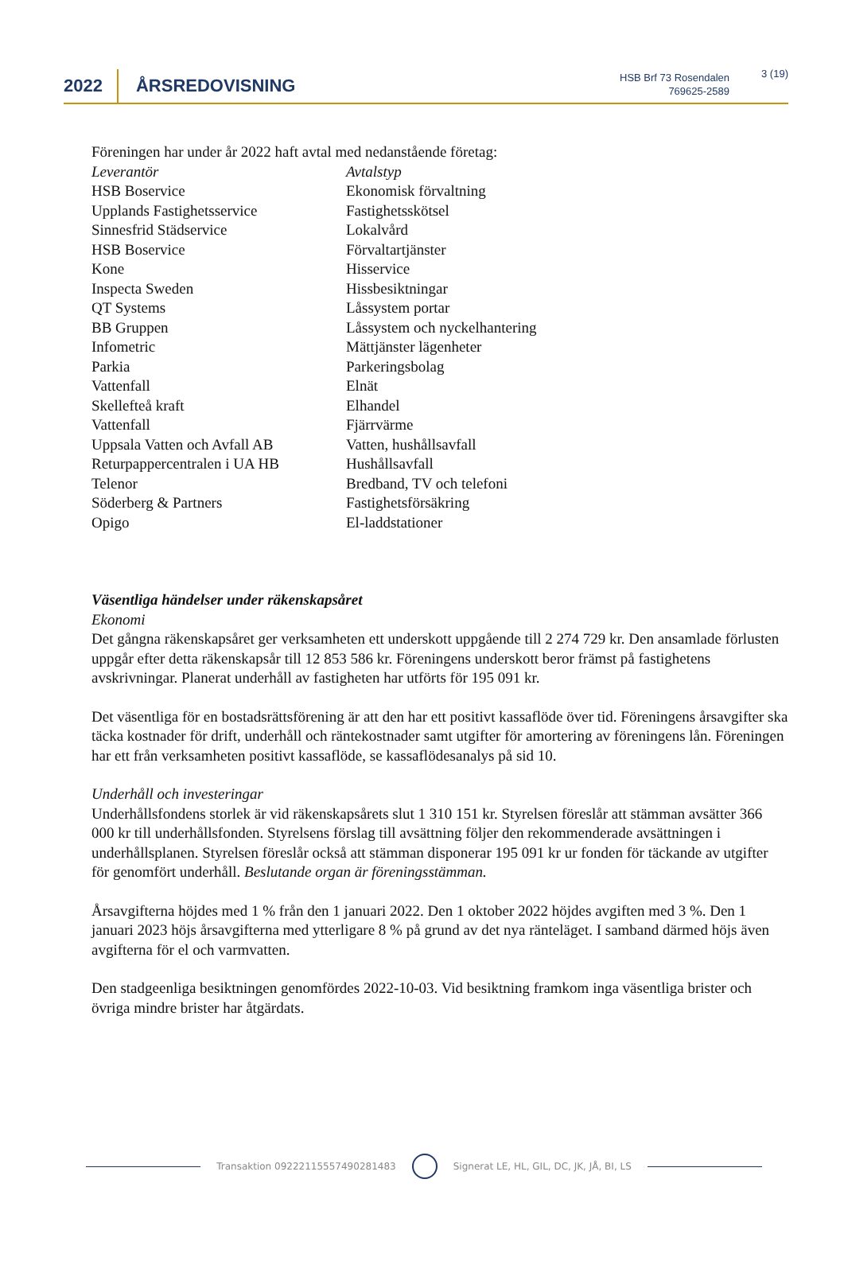2022
ÅRSREDOVISNING
HSB Brf 73 Rosendalen
769625-2589
3 (19)
Föreningen har under år 2022 haft avtal med nedanstående företag:
| Leverantör | Avtalstyp |
| HSB Boservice | Ekonomisk förvaltning |
| Upplands Fastighetsservice | Fastighetsskötsel |
| Sinnesfrid Städservice | Lokalvård |
| HSB Boservice | Förvaltartjänster |
| Kone | Hisservice |
| Inspecta Sweden | Hissbesiktningar |
| QT Systems | Låssystem portar |
| BB Gruppen | Låssystem och nyckelhantering |
| Infometric | Mättjänster lägenheter |
| Parkia | Parkeringsbolag |
| Vattenfall | Elnät |
| Skellefteå kraft | Elhandel |
| Vattenfall | Fjärrvärme |
| Uppsala Vatten och Avfall AB | Vatten, hushållsavfall |
| Returpappercentralen i UA HB | Hushållsavfall |
| Telenor | Bredband, TV och telefoni |
| Söderberg & Partners | Fastighetsförsäkring |
| Opigo | El-laddstationer |
Väsentliga händelser under räkenskapsåret
Ekonomi
Det gångna räkenskapsåret ger verksamheten ett underskott uppgående till 2 274 729 kr. Den ansamlade förlusten uppgår efter detta räkenskapsår till 12 853 586 kr. Föreningens underskott beror främst på fastighetens avskrivningar. Planerat underhåll av fastigheten har utförts för 195 091 kr.
Det väsentliga för en bostadsrättsförening är att den har ett positivt kassaflöde över tid. Föreningens årsavgifter ska täcka kostnader för drift, underhåll och räntekostnader samt utgifter för amortering av föreningens lån. Föreningen har ett från verksamheten positivt kassaflöde, se kassaflödesanalys på sid 10.
Underhåll och investeringar
Underhållsfondens storlek är vid räkenskapsårets slut 1 310 151 kr. Styrelsen föreslår att stämman avsätter 366 000 kr till underhållsfonden. Styrelsens förslag till avsättning följer den rekommenderade avsättningen i underhållsplanen. Styrelsen föreslår också att stämman disponerar 195 091 kr ur fonden för täckande av utgifter för genomfört underhåll. Beslutande organ är föreningsstämman.
Årsavgifterna höjdes med 1 % från den 1 januari 2022. Den 1 oktober 2022 höjdes avgiften med 3 %. Den 1 januari 2023 höjs årsavgifterna med ytterligare 8 % på grund av det nya ränteläget. I samband därmed höjs även avgifterna för el och varmvatten.
Den stadgeenliga besiktningen genomfördes 2022-10-03. Vid besiktning framkom inga väsentliga brister och övriga mindre brister har åtgärdats.
Transaktion 09222115557490281483 Signerat LE, HL, GIL, DC, JK, JÅ, BI, LS